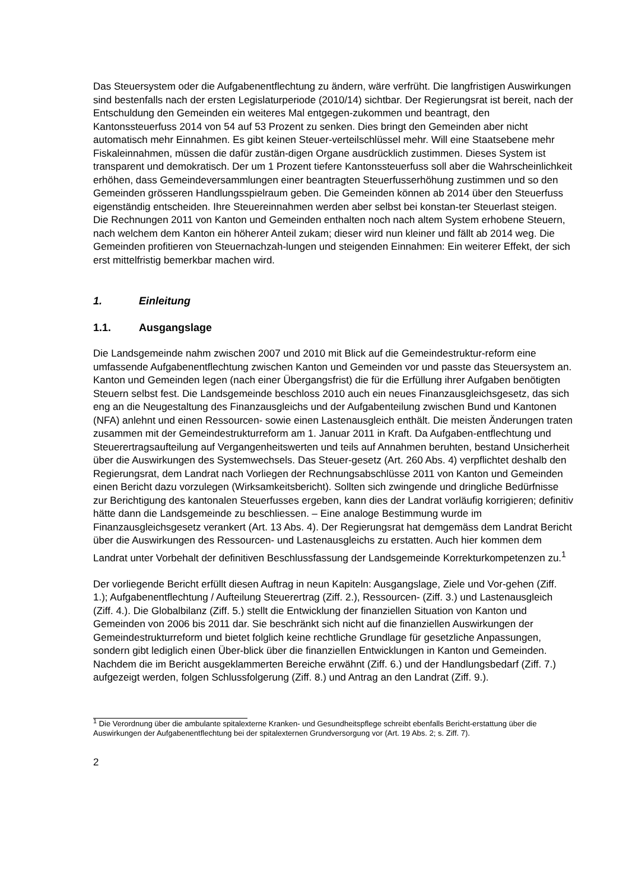Das Steuersystem oder die Aufgabenentflechtung zu ändern, wäre verfrüht. Die langfristigen Auswirkungen sind bestenfalls nach der ersten Legislaturperiode (2010/14) sichtbar. Der Regierungsrat ist bereit, nach der Entschuldung den Gemeinden ein weiteres Mal entgegen-zukommen und beantragt, den Kantonssteuerfuss 2014 von 54 auf 53 Prozent zu senken. Dies bringt den Gemeinden aber nicht automatisch mehr Einnahmen. Es gibt keinen Steuer-verteilschlüssel mehr. Will eine Staatsebene mehr Fiskaleinnahmen, müssen die dafür zustän-digen Organe ausdrücklich zustimmen. Dieses System ist transparent und demokratisch. Der um 1 Prozent tiefere Kantonssteuerfuss soll aber die Wahrscheinlichkeit erhöhen, dass Gemeindeversammlungen einer beantragten Steuerfusserhöhung zustimmen und so den Gemeinden grösseren Handlungsspielraum geben. Die Gemeinden können ab 2014 über den Steuerfuss eigenständig entscheiden. Ihre Steuereinnahmen werden aber selbst bei konstan-ter Steuerlast steigen. Die Rechnungen 2011 von Kanton und Gemeinden enthalten noch nach altem System erhobene Steuern, nach welchem dem Kanton ein höherer Anteil zukam; dieser wird nun kleiner und fällt ab 2014 weg. Die Gemeinden profitieren von Steuernachzah-lungen und steigenden Einnahmen: Ein weiterer Effekt, der sich erst mittelfristig bemerkbar machen wird.
1. Einleitung
1.1. Ausgangslage
Die Landsgemeinde nahm zwischen 2007 und 2010 mit Blick auf die Gemeindestruktur-reform eine umfassende Aufgabenentflechtung zwischen Kanton und Gemeinden vor und passte das Steuersystem an. Kanton und Gemeinden legen (nach einer Übergangsfrist) die für die Erfüllung ihrer Aufgaben benötigten Steuern selbst fest. Die Landsgemeinde beschloss 2010 auch ein neues Finanzausgleichsgesetz, das sich eng an die Neugestaltung des Finanzausgleichs und der Aufgabenteilung zwischen Bund und Kantonen (NFA) anlehnt und einen Ressourcen- sowie einen Lastenausgleich enthält. Die meisten Änderungen traten zusammen mit der Gemeindestrukturreform am 1. Januar 2011 in Kraft. Da Aufgaben-entflechtung und Steuerertragsaufteilung auf Vergangenheitswerten und teils auf Annahmen beruhten, bestand Unsicherheit über die Auswirkungen des Systemwechsels. Das Steuer-gesetz (Art. 260 Abs. 4) verpflichtet deshalb den Regierungsrat, dem Landrat nach Vorliegen der Rechnungsabschlüsse 2011 von Kanton und Gemeinden einen Bericht dazu vorzulegen (Wirksamkeitsbericht). Sollten sich zwingende und dringliche Bedürfnisse zur Berichtigung des kantonalen Steuerfusses ergeben, kann dies der Landrat vorläufig korrigieren; definitiv hätte dann die Landsgemeinde zu beschliessen. – Eine analoge Bestimmung wurde im Finanzausgleichsgesetz verankert (Art. 13 Abs. 4). Der Regierungsrat hat demgemäss dem Landrat Bericht über die Auswirkungen des Ressourcen- und Lastenausgleichs zu erstatten. Auch hier kommen dem Landrat unter Vorbehalt der definitiven Beschlussfassung der Landsgemeinde Korrekturkompetenzen zu.<sup>1</sup>
Der vorliegende Bericht erfüllt diesen Auftrag in neun Kapiteln: Ausgangslage, Ziele und Vor-gehen (Ziff. 1.); Aufgabenentflechtung / Aufteilung Steuerertrag (Ziff. 2.), Ressourcen- (Ziff. 3.) und Lastenausgleich (Ziff. 4.). Die Globalbilanz (Ziff. 5.) stellt die Entwicklung der finanziellen Situation von Kanton und Gemeinden von 2006 bis 2011 dar. Sie beschränkt sich nicht auf die finanziellen Auswirkungen der Gemeindestrukturreform und bietet folglich keine rechtliche Grundlage für gesetzliche Anpassungen, sondern gibt lediglich einen Über-blick über die finanziellen Entwicklungen in Kanton und Gemeinden. Nachdem die im Bericht ausgeklammerten Bereiche erwähnt (Ziff. 6.) und der Handlungsbedarf (Ziff. 7.) aufgezeigt werden, folgen Schlussfolgerung (Ziff. 8.) und Antrag an den Landrat (Ziff. 9.).
<sup>1</sup> Die Verordnung über die ambulante spitalexterne Kranken- und Gesundheitspflege schreibt ebenfalls Bericht-erstattung über die Auswirkungen der Aufgabenentflechtung bei der spitalexternen Grundversorgung vor (Art. 19 Abs. 2; s. Ziff. 7).
2